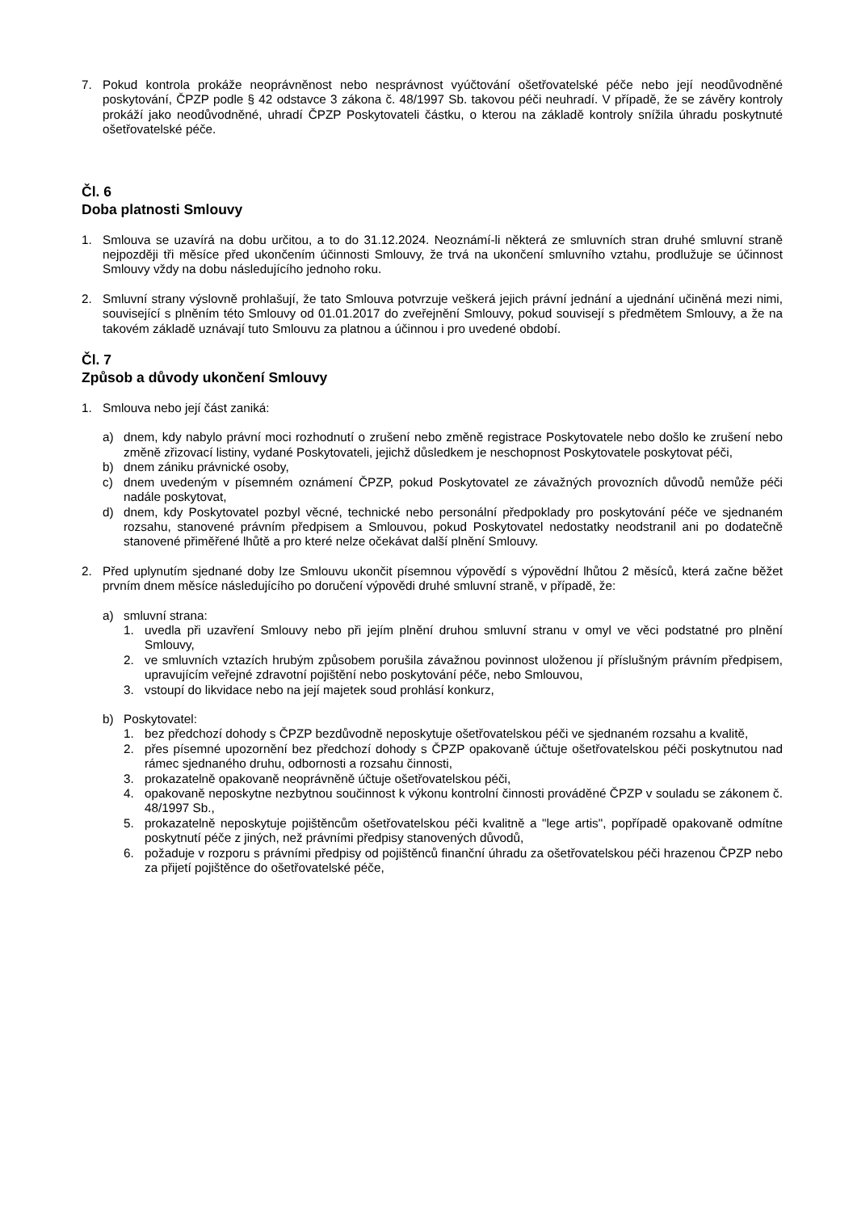7. Pokud kontrola prokáže neoprávněnost nebo nesprávnost vyúčtování ošetřovatelské péče nebo její neodůvodněné poskytování, ČPZP podle § 42 odstavce 3 zákona č. 48/1997 Sb. takovou péči neuhradí. V případě, že se závěry kontroly prokáží jako neodůvodněné, uhradí ČPZP Poskytovateli částku, o kterou na základě kontroly snížila úhradu poskytnuté ošetřovatelské péče.
Čl. 6
Doba platnosti Smlouvy
1. Smlouva se uzavírá na dobu určitou, a to do 31.12.2024. Neoznámí-li některá ze smluvních stran druhé smluvní straně nejpozději tři měsíce před ukončením účinnosti Smlouvy, že trvá na ukončení smluvního vztahu, prodlužuje se účinnost Smlouvy vždy na dobu následujícího jednoho roku.
2. Smluvní strany výslovně prohlašují, že tato Smlouva potvrzuje veškerá jejich právní jednání a ujednání učiněná mezi nimi, související s plněním této Smlouvy od 01.01.2017 do zveřejnění Smlouvy, pokud souvisejí s předmětem Smlouvy, a že na takovém základě uznávají tuto Smlouvu za platnou a účinnou i pro uvedené období.
Čl. 7
Způsob a důvody ukončení Smlouvy
1. Smlouva nebo její část zaniká:
a) dnem, kdy nabylo právní moci rozhodnutí o zrušení nebo změně registrace Poskytovatele nebo došlo ke zrušení nebo změně zřizovací listiny, vydané Poskytovateli, jejichž důsledkem je neschopnost Poskytovatele poskytovat péči,
b) dnem zániku právnické osoby,
c) dnem uvedeným v písemném oznámení ČPZP, pokud Poskytovatel ze závažných provozních důvodů nemůže péči nadále poskytovat,
d) dnem, kdy Poskytovatel pozbyl věcné, technické nebo personální předpoklady pro poskytování péče ve sjednaném rozsahu, stanovené právním předpisem a Smlouvou, pokud Poskytovatel nedostatky neodstranil ani po dodatečně stanovené přiměřené lhůtě a pro které nelze očekávat další plnění Smlouvy.
2. Před uplynutím sjednané doby lze Smlouvu ukončit písemnou výpovědí s výpovědní lhůtou 2 měsíců, která začne běžet prvním dnem měsíce následujícího po doručení výpovědi druhé smluvní straně, v případě, že:
a) smluvní strana:
1. uvedla při uzavření Smlouvy nebo při jejím plnění druhou smluvní stranu v omyl ve věci podstatné pro plnění Smlouvy,
2. ve smluvních vztazích hrubým způsobem porušila závažnou povinnost uloženou jí příslušným právním předpisem, upravujícím veřejné zdravotní pojištění nebo poskytování péče, nebo Smlouvou,
3. vstoupí do likvidace nebo na její majetek soud prohlásí konkurz,
b) Poskytovatel:
1. bez předchozí dohody s ČPZP bezdůvodně neposkytuje ošetřovatelskou péči ve sjednaném rozsahu a kvalitě,
2. přes písemné upozornění bez předchozí dohody s ČPZP opakovaně účtuje ošetřovatelskou péči poskytnutou nad rámec sjednaného druhu, odbornosti a rozsahu činnosti,
3. prokazatelně opakovaně neoprávněně účtuje ošetřovatelskou péči,
4. opakovaně neposkytne nezbytnou součinnost k výkonu kontrolní činnosti prováděné ČPZP v souladu se zákonem č. 48/1997 Sb.,
5. prokazatelně neposkytuje pojištěncům ošetřovatelskou péči kvalitně a "lege artis", popřípadě opakovaně odmítne poskytnutí péče z jiných, než právními předpisy stanovených důvodů,
6. požaduje v rozporu s právními předpisy od pojištěnců finanční úhradu za ošetřovatelskou péči hrazenou ČPZP nebo za přijetí pojištěnce do ošetřovatelské péče,